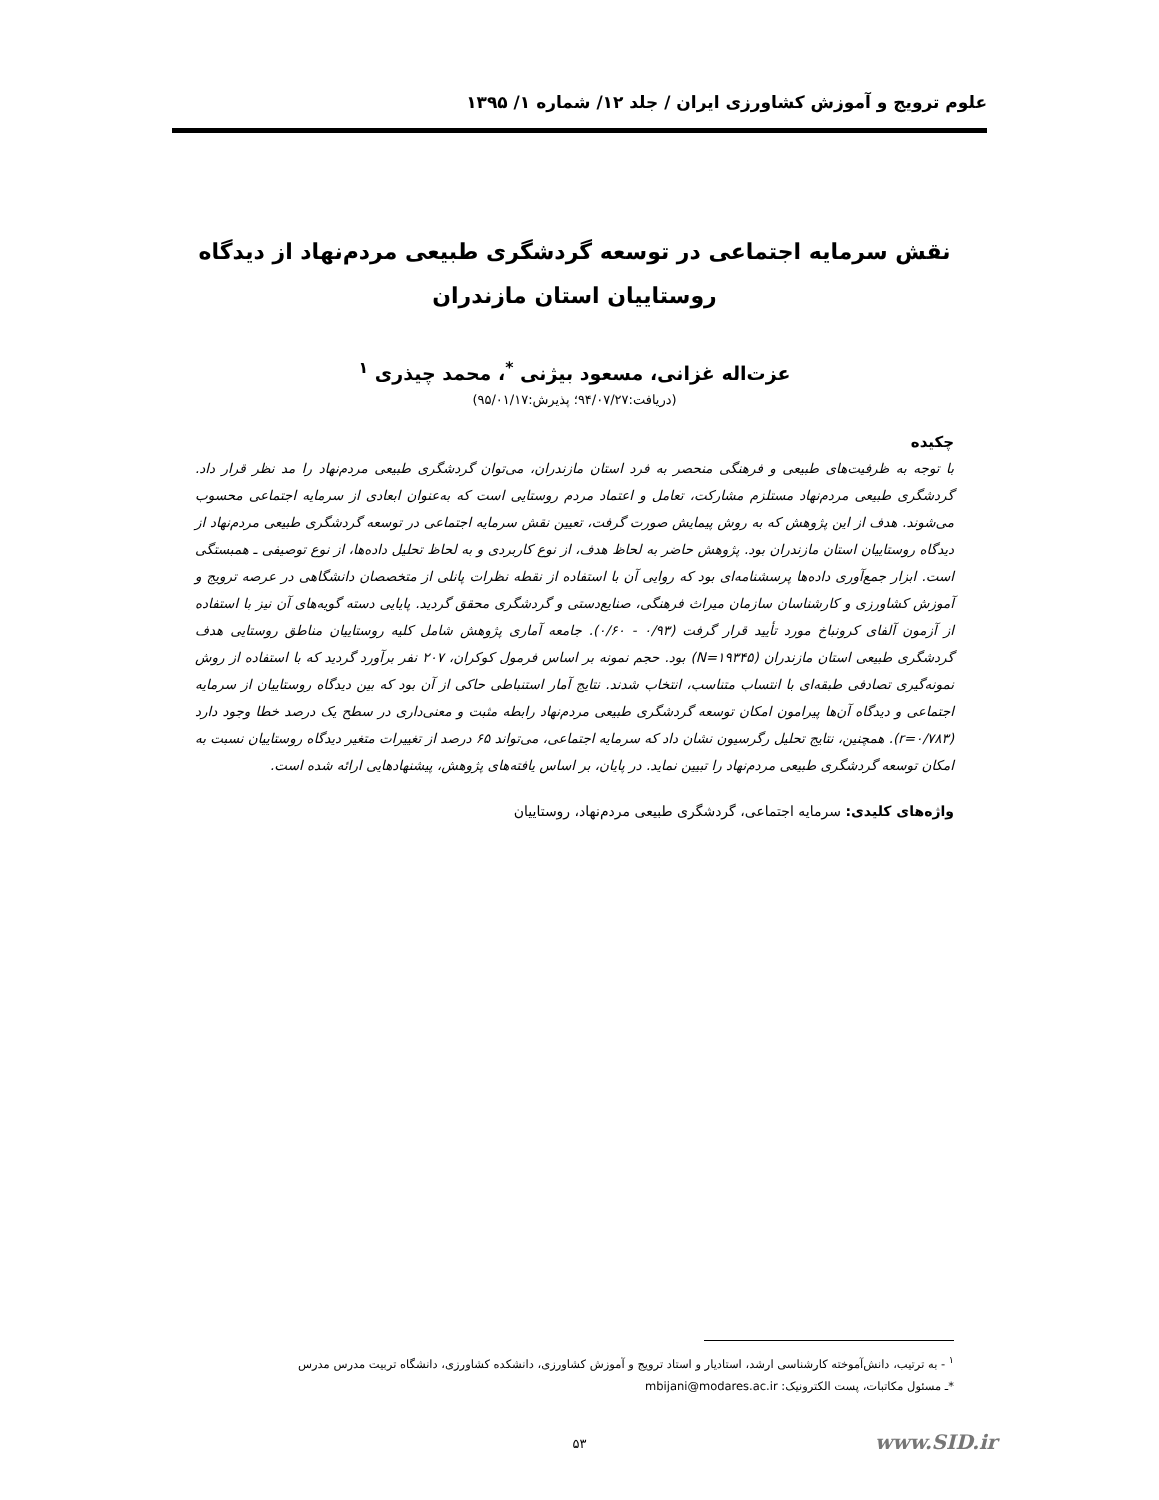علوم ترویج و آموزش کشاورزی ایران / جلد ۱۲/ شماره ۱/ ۱۳۹۵
نقش سرمایه اجتماعی در توسعه گردشگری طبیعی مردم‌نهاد از دیدگاه روستاییان استان مازندران
عزت‌اله غزانی، مسعود بیژنی <sup>*</sup>، محمد چیذری <sup>۱</sup>
(دریافت:۹۴/۰۷/۲۷؛ پذیرش:۹۵/۰۱/۱۷)
چکیده
با توجه به ظرفیت‌های طبیعی و فرهنگی منحصر به فرد استان مازندران، می‌توان گردشگری طبیعی مردم‌نهاد را مد نظر قرار داد. گردشگری طبیعی مردم‌نهاد مستلزم مشارکت، تعامل و اعتماد مردم روستایی است که به‌عنوان ابعادی از سرمایه اجتماعی محسوب می‌شوند. هدف از این پژوهش که به روش پیمایش صورت گرفت، تعیین نقش سرمایه اجتماعی در توسعه گردشگری طبیعی مردم‌نهاد از دیدگاه روستاییان استان مازندران بود. پژوهش حاضر به لحاظ هدف، از نوع کاربردی و به لحاظ تحلیل داده‌ها، از نوع توصیفی ـ همبستگی است. ابزار جمع‌آوری داده‌ها پرسشنامه‌ای بود که روایی آن با استفاده از نقطه نظرات پانلی از متخصصان دانشگاهی در عرصه ترویج و آموزش کشاورزی و کارشناسان سازمان میراث فرهنگی، صنایع‌دستی و گردشگری محقق گردید. پایایی دسته گویه‌های آن نیز با استفاده از آزمون آلفای کرونباخ مورد تأیید قرار گرفت (۰/۹۳ - ۰/۶۰). جامعه آماری پژوهش شامل کلیه روستاییان مناطق روستایی هدف گردشگری طبیعی استان مازندران (N=۱۹۳۴۵) بود. حجم نمونه بر اساس فرمول کوکران، ۲۰۷ نفر برآورد گردید که با استفاده از روش نمونه‌گیری تصادفی طبقه‌ای با انتساب متناسب، انتخاب شدند. نتایج آمار استنباطی حاکی از آن بود که بین دیدگاه روستاییان از سرمایه اجتماعی و دیدگاه آن‌ها پیرامون امکان توسعه گردشگری طبیعی مردم‌نهاد رابطه مثبت و معنی‌داری در سطح یک درصد خطا وجود دارد (r=۰/۷۸۳). همچنین، نتایج تحلیل رگرسیون نشان داد که سرمایه اجتماعی، می‌تواند ۶۵ درصد از تغییرات متغیر دیدگاه روستاییان نسبت به امکان توسعه گردشگری طبیعی مردم‌نهاد را تبیین نماید. در پایان، بر اساس یافته‌های پژوهش، پیشنهادهایی ارائه شده است.
واژه‌های کلیدی: سرمایه اجتماعی، گردشگری طبیعی مردم‌نهاد، روستاییان
<sup>۱</sup> - به ترتیب، دانش‌آموخته کارشناسی ارشد، استادیار و استاد ترویج و آموزش کشاورزی، دانشکده کشاورزی، دانشگاه تربیت مدرس مدرس
*ـ مسئول مکاتبات، پست الکترونیک: mbijani@modares.ac.ir
۵۳ www.SID.ir